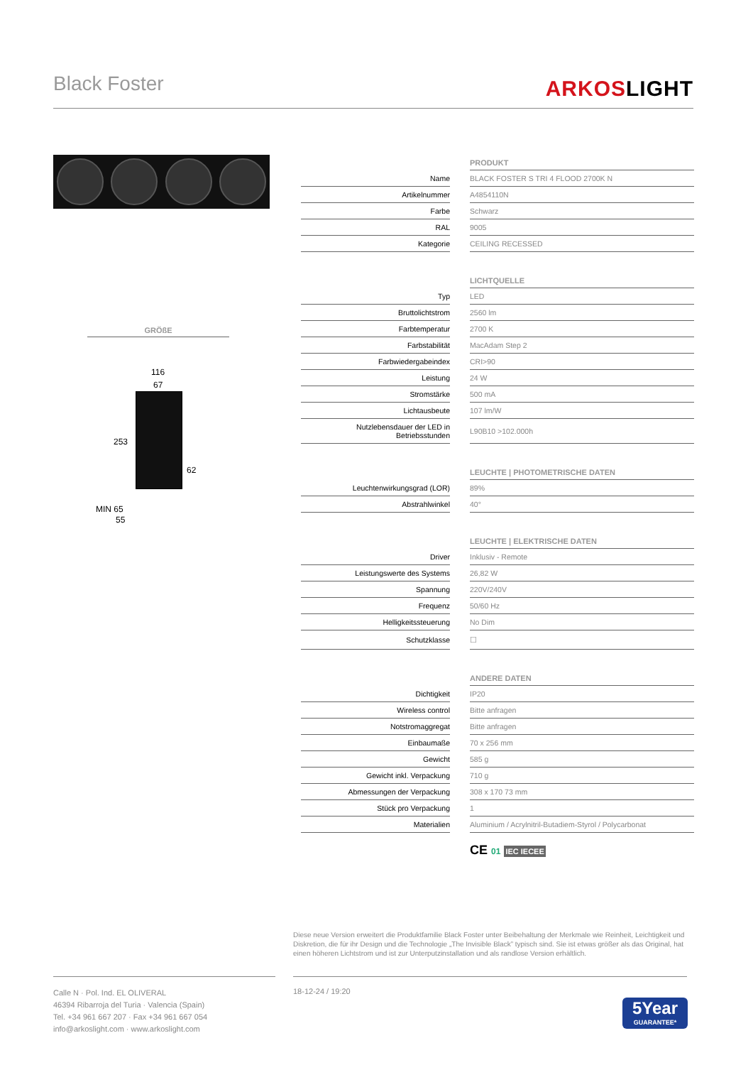Black Foster ARKOSLIGHT
GRÖßE
116
67
253
62
MIN 65
55
| | | PRODUKT |
| Name | | BLACK FOSTER S TRI 4 FLOOD 2700K N |
| Artikelnummer | | A4854110N |
| Farbe | | Schwarz |
| RAL | | 9005 |
| Kategorie | | CEILING RECESSED |
| | | LICHTQUELLE |
| Typ | | LED |
| Bruttolichtstrom | | 2560 lm |
| Farbtemperatur | | 2700 K |
| Farbstabilität | | MacAdam Step 2 |
| Farbwiedergabeindex | | CRI>90 |
| Leistung | | 24 W |
| Stromstärke | | 500 mA |
| Lichtausbeute | | 107 lm/W |
| Nutzlebensdauer der LED in Betriebsstunden | | L90B10 >102.000h |
| | | LEUCHTE / PHOTOMETRISCHE DATEN |
| Leuchtenwirkungsgrad (LOR) | | 89% |
| Abstrahlwinkel | | 40° |
| | | LEUCHTE / ELEKTRISCHE DATEN |
| Driver | | Inklusiv - Remote |
| Leistungswerte des Systems | | 26,82 W |
| Spannung | | 220V/240V |
| Frequenz | | 50/60 Hz |
| Helligkeitssteuerung | | No Dim |
| Schutzklasse | | ☐ |
| | | ANDERE DATEN |
| Dichtigkeit | | IP20 |
| Wireless control | | Bitte anfragen |
| Notstromaggregat | | Bitte anfragen |
| Einbaumaße | | 70 x 256 mm |
| Gewicht | | 585 g |
| Gewicht inkl. Verpackung | | 710 g |
| Abmessungen der Verpackung | | 308 x 170 73 mm |
| Stück pro Verpackung | | 1 |
| Materialien | | Aluminium / Acrylnitril-Butadiem-Styrol / Polycarbonat |
CE 01 IEC IECEE
Diese neue Version erweitert die Produktfamilie Black Foster unter Beibehaltung der Merkmale wie Reinheit, Leichtigkeit und Diskretion, die für ihr Design und die Technologie „The Invisible Black” typisch sind. Sie ist etwas größer als das Original, hat einen höheren Lichtstrom und ist zur Unterputzinstallation und als randlose Version erhältlich.
Calle N · Pol. Ind. EL OLIVERAL
46394 Ribarroja del Turia · Valencia (Spain)
Tel. +34 961 667 207 · Fax +34 961 667 054
info@arkoslight.com · www.arkoslight.com
18-12-24 / 19:20
5Year
GUARANTEE*